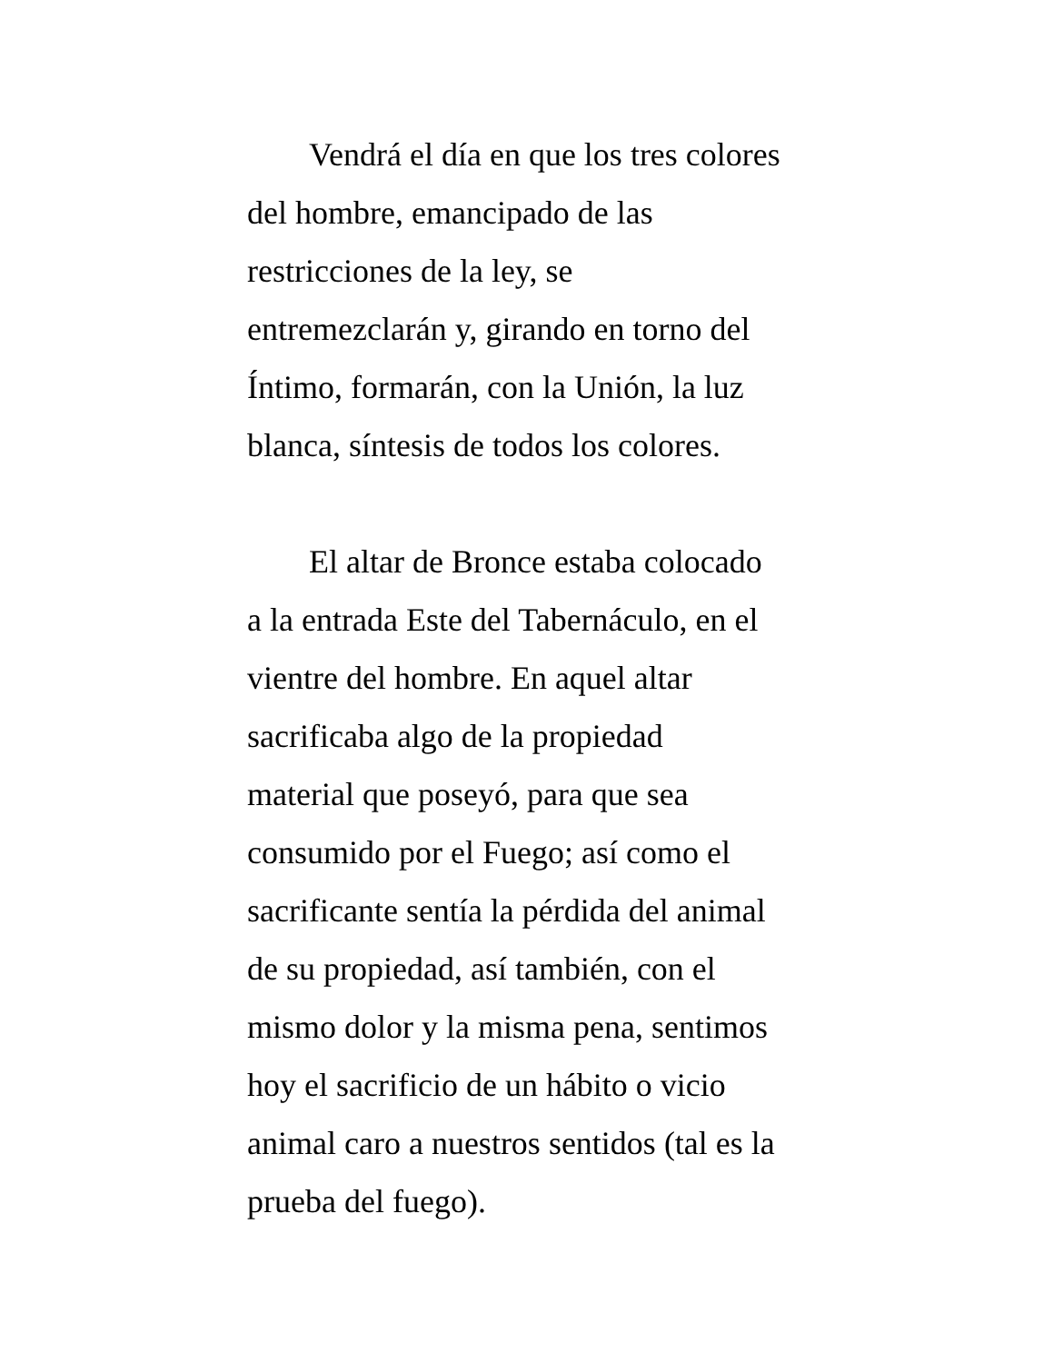Vendrá el día en que los tres colores
del hombre, emancipado de las
restricciones de la ley, se
entremezclarán y, girando en torno del
Íntimo, formarán, con la Unión, la luz
blanca, síntesis de todos los colores.
El altar de Bronce estaba colocado
a la entrada Este del Tabernáculo, en el
vientre del hombre. En aquel altar
sacrificaba algo de la propiedad
material que poseyó, para que sea
consumido por el Fuego; así como el
sacrificante sentía la pérdida del animal
de su propiedad, así también, con el
mismo dolor y la misma pena, sentimos
hoy el sacrificio de un hábito o vicio
animal caro a nuestros sentidos (tal es la
prueba del fuego).